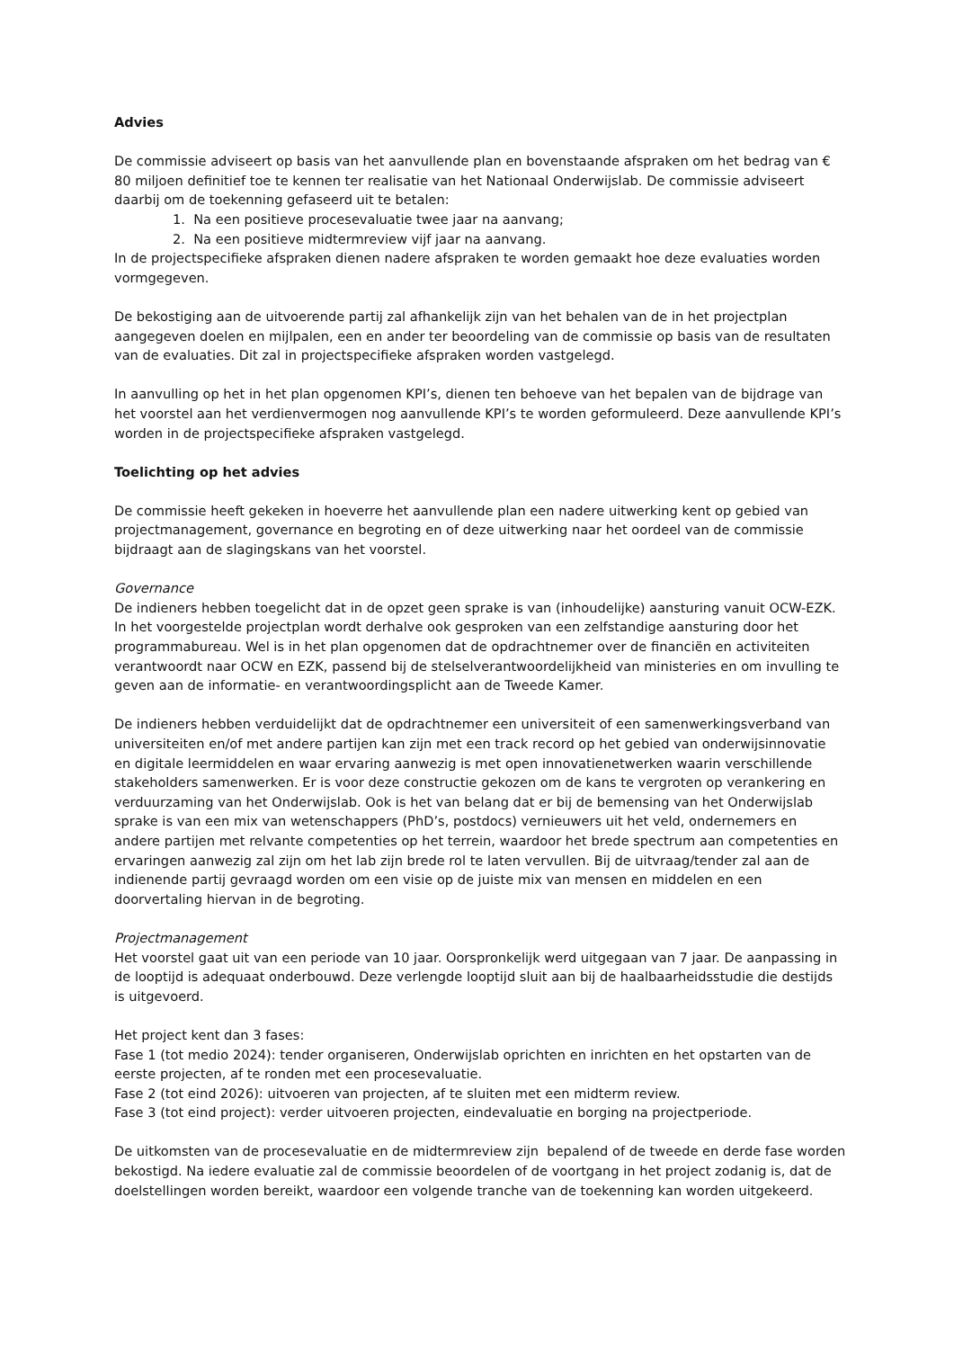Advies
De commissie adviseert op basis van het aanvullende plan en bovenstaande afspraken om het bedrag van € 80 miljoen definitief toe te kennen ter realisatie van het Nationaal Onderwijslab. De commissie adviseert daarbij om de toekenning gefaseerd uit te betalen:
1. Na een positieve procesevaluatie twee jaar na aanvang;
2. Na een positieve midtermreview vijf jaar na aanvang.
In de projectspecifieke afspraken dienen nadere afspraken te worden gemaakt hoe deze evaluaties worden vormgegeven.
De bekostiging aan de uitvoerende partij zal afhankelijk zijn van het behalen van de in het projectplan aangegeven doelen en mijlpalen, een en ander ter beoordeling van de commissie op basis van de resultaten van de evaluaties. Dit zal in projectspecifieke afspraken worden vastgelegd.
In aanvulling op het in het plan opgenomen KPI’s, dienen ten behoeve van het bepalen van de bijdrage van het voorstel aan het verdienvermogen nog aanvullende KPI’s te worden geformuleerd. Deze aanvullende KPI’s worden in de projectspecifieke afspraken vastgelegd.
Toelichting op het advies
De commissie heeft gekeken in hoeverre het aanvullende plan een nadere uitwerking kent op gebied van projectmanagement, governance en begroting en of deze uitwerking naar het oordeel van de commissie bijdraagt aan de slagingskans van het voorstel.
Governance
De indieners hebben toegelicht dat in de opzet geen sprake is van (inhoudelijke) aansturing vanuit OCW-EZK. In het voorgestelde projectplan wordt derhalve ook gesproken van een zelfstandige aansturing door het programmabureau. Wel is in het plan opgenomen dat de opdrachtnemer over de financiën en activiteiten verantwoordt naar OCW en EZK, passend bij de stelselverantwoordelijkheid van ministeries en om invulling te geven aan de informatie- en verantwoordingsplicht aan de Tweede Kamer.
De indieners hebben verduidelijkt dat de opdrachtnemer een universiteit of een samenwerkingsverband van universiteiten en/of met andere partijen kan zijn met een track record op het gebied van onderwijsinnovatie en digitale leermiddelen en waar ervaring aanwezig is met open innovatienetwerken waarin verschillende stakeholders samenwerken. Er is voor deze constructie gekozen om de kans te vergroten op verankering en verduurzaming van het Onderwijslab. Ook is het van belang dat er bij de bemensing van het Onderwijslab sprake is van een mix van wetenschappers (PhD’s, postdocs) vernieuwers uit het veld, ondernemers en andere partijen met relvante competenties op het terrein, waardoor het brede spectrum aan competenties en ervaringen aanwezig zal zijn om het lab zijn brede rol te laten vervullen. Bij de uitvraag/tender zal aan de indienende partij gevraagd worden om een visie op de juiste mix van mensen en middelen en een doorvertaling hiervan in de begroting.
Projectmanagement
Het voorstel gaat uit van een periode van 10 jaar. Oorspronkelijk werd uitgegaan van 7 jaar. De aanpassing in de looptijd is adequaat onderbouwd. Deze verlengde looptijd sluit aan bij de haalbaarheidsstudie die destijds is uitgevoerd.
Het project kent dan 3 fases:
Fase 1 (tot medio 2024): tender organiseren, Onderwijslab oprichten en inrichten en het opstarten van de eerste projecten, af te ronden met een procesevaluatie.
Fase 2 (tot eind 2026): uitvoeren van projecten, af te sluiten met een midterm review.
Fase 3 (tot eind project): verder uitvoeren projecten, eindevaluatie en borging na projectperiode.
De uitkomsten van de procesevaluatie en de midtermreview zijn bepalend of de tweede en derde fase worden bekostigd. Na iedere evaluatie zal de commissie beoordelen of de voortgang in het project zodanig is, dat de doelstellingen worden bereikt, waardoor een volgende tranche van de toekenning kan worden uitgekeerd.